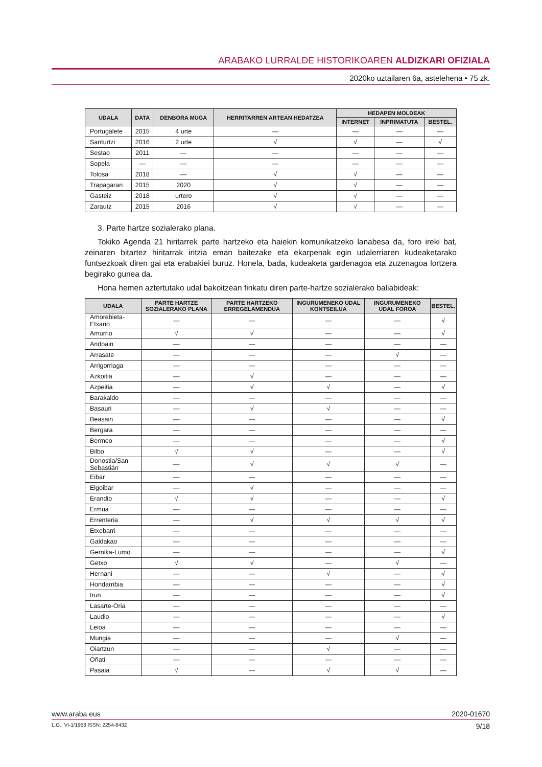ARABAKO LURRALDE HISTORIKOAREN ALDIZKARI OFIZIALA
2020ko uztailaren 6a, astelehena • 75 zk.
| UDALA | DATA | DENBORA MUGA | HERRITARREN ARTEAN HEDATZEA | HEDAPEN MOLDEAK | | |
| --- | --- | --- | --- | --- | --- | --- |
| | | | | INTERNET | INPRIMATUTA | BESTEL. |
| Portugalete | 2015 | 4 urte | — | — | — | — |
| Santurtzi | 2016 | 2 urte | √ | √ | — | √ |
| Sestao | 2011 | — | — | — | — | — |
| Sopela | — | — | — | — | — | — |
| Tolosa | 2018 | — | √ | √ | — | — |
| Trapagaran | 2015 | 2020 | √ | √ | — | — |
| Gasteiz | 2018 | urtero | √ | √ | — | — |
| Zarautz | 2015 | 2016 | √ | √ | — | — |
3. Parte hartze sozialerako plana.
Tokiko Agenda 21 hiritarrek parte hartzeko eta haiekin komunikatzeko lanabesa da, foro ireki bat, zeinaren bitartez hiritarrak iritzia eman baitezake eta ekarpenak egin udalerriaren kudeaketarako funtsezkoak diren gai eta erabakiei buruz. Honela, bada, kudeaketa gardenagoa eta zuzenagoa lortzera begirako gunea da.
Hona hemen aztertutako udal bakoitzean finkatu diren parte-hartze sozialerako baliabideak:
| UDALA | PARTE HARTZE SOZIALERAKO PLANA | PARTE HARTZEKO ERREGELAMENDUA | INGURUMENEKO UDAL KONTSEILUA | INGURUMENEKO UDAL FOROA | BESTEL. |
| --- | --- | --- | --- | --- | --- |
| Amorebieta-Etxano | — | — | — | — | √ |
| Amurrio | √ | √ | — | — | √ |
| Andoain | — | — | — | — | — |
| Arrasate | — | — | — | √ | — |
| Arrigorriaga | — | — | — | — | — |
| Azkoitia | — | √ | — | — | — |
| Azpeitia | — | √ | √ | — | √ |
| Barakaldo | — | — | — | — | — |
| Basauri | — | √ | √ | — | — |
| Beasain | — | — | — | — | √ |
| Bergara | — | — | — | — | — |
| Bermeo | — | — | — | — | √ |
| Bilbo | √ | √ | — | — | √ |
| Donostia/San Sebastián | — | √ | √ | √ | — |
| Eibar | — | — | — | — | — |
| Elgoibar | — | √ | — | — | — |
| Erandio | √ | √ | — | — | √ |
| Ermua | — | — | — | — | — |
| Errenteria | — | √ | √ | √ | √ |
| Etxebarri | — | — | — | — | — |
| Galdakao | — | — | — | — | — |
| Gernika-Lumo | — | — | — | — | √ |
| Getxo | √ | √ | — | √ | — |
| Hernani | — | — | √ | — | √ |
| Hondarribia | — | — | — | — | √ |
| Irun | — | — | — | — | √ |
| Lasarte-Oria | — | — | — | — | — |
| Laudio | — | — | — | — | √ |
| Leioa | — | — | — | — | — |
| Mungia | — | — | — | √ | — |
| Oiartzun | — | — | √ | — | — |
| Oñati | — | — | — | — | — |
| Pasaia | √ | — | √ | √ | — |
www.araba.eus 2020-01670
L.G.: VI-1/1958 ISSN: 2254-8432 9/18